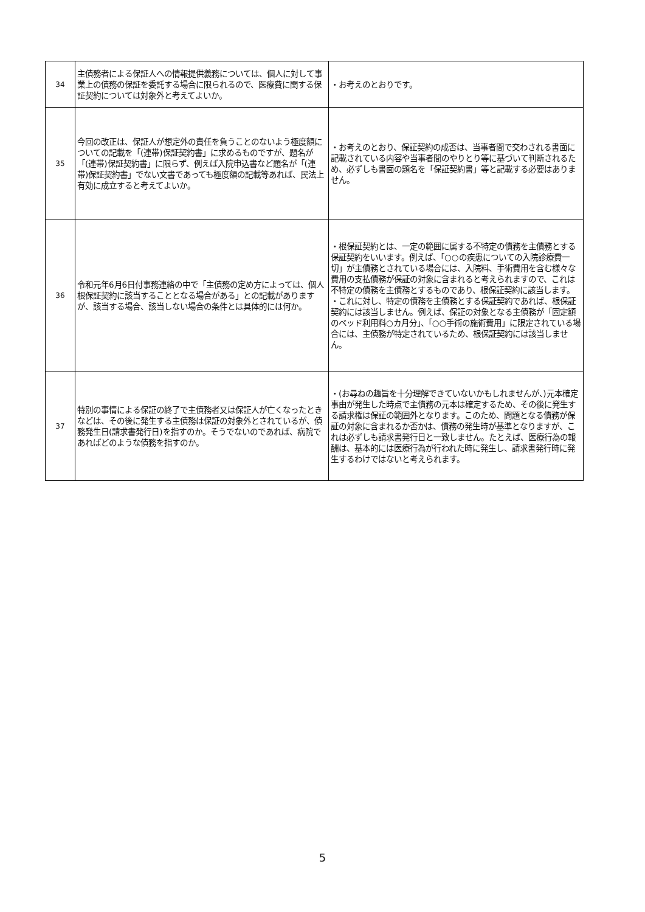| 34 | 主債務者による保証人への情報提供義務については、個人に対して事業上の債務の保証を委託する場合に限られるので、医療費に関する保証契約については対象外と考えてよいか。 | ・お考えのとおりです。 |
| 35 | 今回の改正は、保証人が想定外の責任を負うことのないよう極度額についての記載を「(連帯)保証契約書」に求めるものですが、題名が「(連帯)保証契約書」に限らず、例えば入院申込書など題名が「(連帯)保証契約書」でない文書であっても極度額の記載等あれば、民法上有効に成立すると考えてよいか。 | ・お考えのとおり、保証契約の成否は、当事者間で交わされる書面に記載されている内容や当事者間のやりとり等に基づいて判断されるため、必ずしも書面の題名を「保証契約書」等と記載する必要はありません。 |
| 36 | 令和元年6月6日付事務連絡の中で「主債務の定め方によっては、個人根保証契約に該当することとなる場合がある」との記載がありますが、該当する場合、該当しない場合の条件とは具体的には何か。 | ・根保証契約とは、一定の範囲に属する不特定の債務を主債務とする保証契約をいいます。例えば、「○○の疾患についての入院診療費一切」が主債務とされている場合には、入院料、手術費用を含む様々な費用の支払債務が保証の対象に含まれると考えられますので、これは不特定の債務を主債務とするものであり、根保証契約に該当します。 ・これに対し、特定の債務を主債務とする保証契約であれば、根保証契約には該当しません。例えば、保証の対象となる主債務が「固定額のベッド利用料○カ月分」、「○○手術の施術費用」に限定されている場合には、主債務が特定されているため、根保証契約には該当しません。 |
| 37 | 特別の事情による保証の終了で主債務者又は保証人が亡くなったときなどは、その後に発生する主債務は保証の対象外とされているが、債務発生日(請求書発行日)を指すのか。そうでないのであれば、病院であればどのような債務を指すのか。 | ・(お尋ねの趣旨を十分理解できていないかもしれませんが、)元本確定事由が発生した時点で主債務の元本は確定するため、その後に発生する請求権は保証の範囲外となります。このため、問題となる債務が保証の対象に含まれるか否かは、債務の発生時が基準となりますが、これは必ずしも請求書発行日と一致しません。たとえば、医療行為の報酬は、基本的には医療行為が行われた時に発生し、請求書発行時に発生するわけではないと考えられます。 |
5